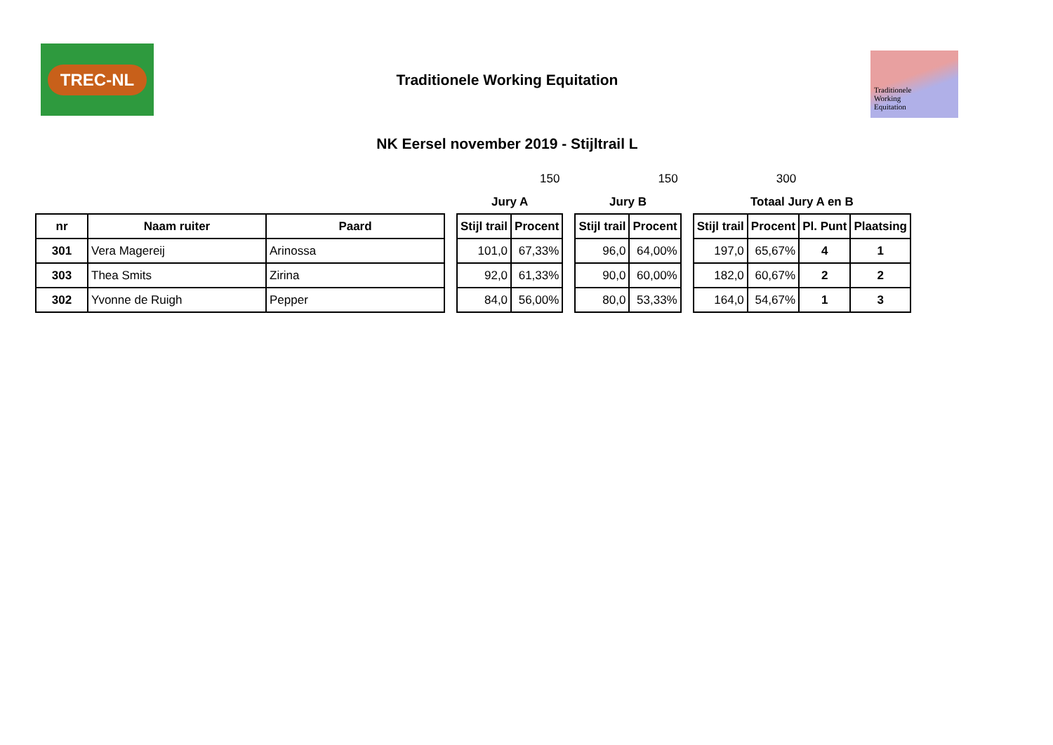TREC-NL
Traditionele
Working
Equitation
Traditionele Working Equitation
NK Eersel november 2019 - Stijltrail L
| | | | | | 150 | | | 150 | | | 300 | | |
| | | | | Jury A | | | Jury B | | | Totaal Jury A en B | | | |
| nr | Naam ruiter | Paard | | Stijl trail | Procent | | Stijl trail | Procent | | Stijl trail | Procent | Pl. Punt | Plaatsing |
| 301 | Vera Magereij | Arinossa | | 101,0 | 67,33% | | 96,0 | 64,00% | | 197,0 | 65,67% | 4 | 1 |
| 303 | Thea Smits | Zirina | | 92,0 | 61,33% | | 90,0 | 60,00% | | 182,0 | 60,67% | 2 | 2 |
| 302 | Yvonne de Ruigh | Pepper | | 84,0 | 56,00% | | 80,0 | 53,33% | | 164,0 | 54,67% | 1 | 3 |